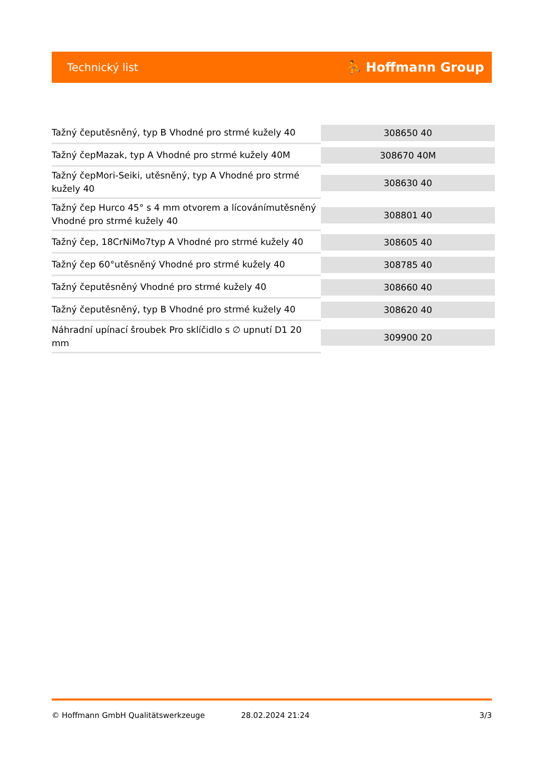Technický list ⛹ Hoffmann Group
| Tažný čeputěsněný, typ B Vhodné pro strmé kužely 40 | 308650 40 |
| Tažný čepMazak, typ A Vhodné pro strmé kužely 40M | 308670 40M |
| Tažný čepMori-Seiki, utěsněný, typ A Vhodné pro strmé kužely 40 | 308630 40 |
| Tažný čep Hurco 45° s 4 mm otvorem a lícovánímutěsněný Vhodné pro strmé kužely 40 | 308801 40 |
| Tažný čep, 18CrNiMo7typ A Vhodné pro strmé kužely 40 | 308605 40 |
| Tažný čep 60°utěsněný Vhodné pro strmé kužely 40 | 308785 40 |
| Tažný čeputěsněný Vhodné pro strmé kužely 40 | 308660 40 |
| Tažný čeputěsněný, typ B Vhodné pro strmé kužely 40 | 308620 40 |
| Náhradní upínací šroubek Pro sklíčidlo s ∅ upnutí D1 20 mm | 309900 20 |
© Hoffmann GmbH Qualitätswerkzeuge 28.02.2024 21:24 3/3